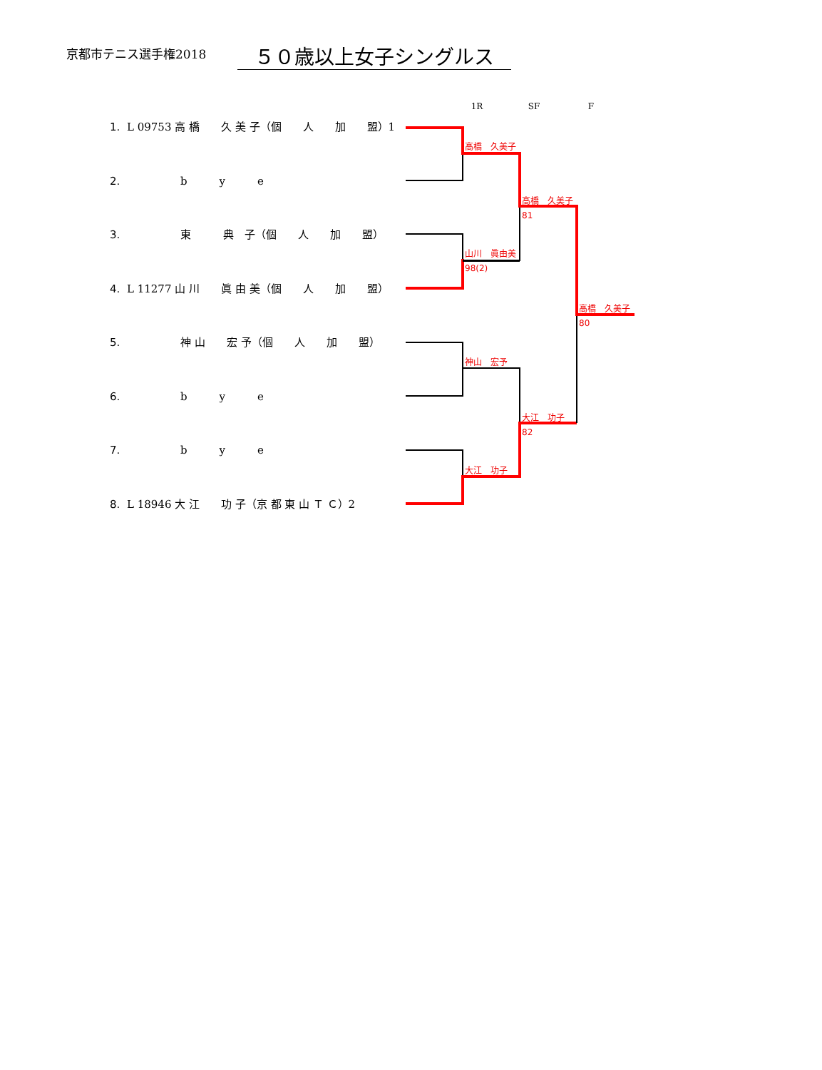京都市テニス選手権2018
５０歳以上女子シングルス
1R SF F
| 1. | L 09753 高 橋 久 美 子（個 人 加 盟）1 |
| 2. | b y e |
| 3. | 東 典 子（個 人 加 盟） |
| 4. | L 11277 山 川 眞 由 美（個 人 加 盟） |
| 5. | 神 山 宏 予（個 人 加 盟） |
| 6. | b y e |
| 7. | b y e |
| 8. | L 18946 大 江 功 子（京 都 東 山 Ｔ Ｃ）2 |
高橋　久美子
山川　眞由美
98(2)
神山　宏予
大江　功子
高橋　久美子
81
大江　功子
82
高橋　久美子
80